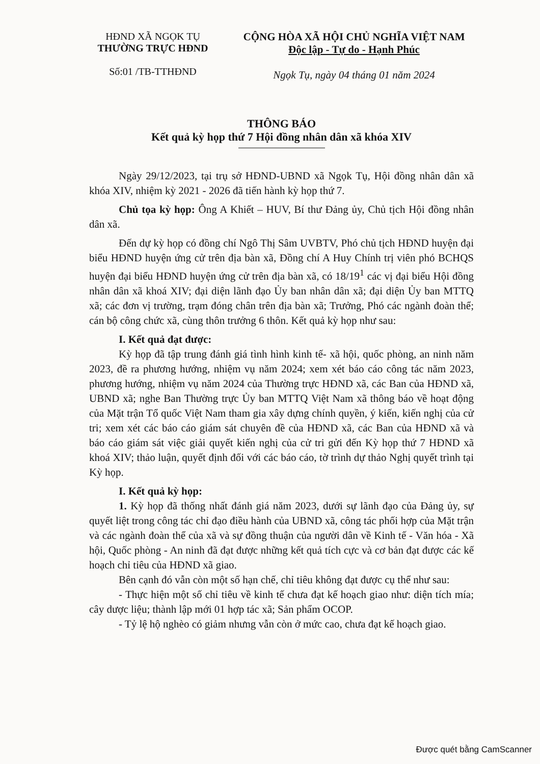HĐND XÃ NGỌK TỤ
THƯỜNG TRỰC HĐND
Số:01 /TB-TTHĐND
CỘNG HÒA XÃ HỘI CHỦ NGHĨA VIỆT NAM
Độc lập - Tự do - Hạnh Phúc
Ngọk Tụ, ngày 04 tháng 01 năm 2024
THÔNG BÁO
Kết quả kỳ họp thứ 7 Hội đồng nhân dân xã khóa XIV
Ngày 29/12/2023, tại trụ sở HĐND-UBND xã Ngọk Tụ, Hội đồng nhân dân xã khóa XIV, nhiệm kỳ 2021 - 2026 đã tiến hành kỳ họp thứ 7.
Chủ tọa kỳ họp: Ông A Khiết – HUV, Bí thư Đảng ủy, Chủ tịch Hội đồng nhân dân xã.
Đến dự kỳ họp có đồng chí Ngô Thị Sâm UVBTV, Phó chủ tịch HĐND huyện đại biểu HĐND huyện ứng cử trên địa bàn xã, Đồng chí A Huy Chính trị viên phó BCHQS huyện đại biểu HĐND huyện ứng cử trên địa bàn xã, có 18/19<sup>1</sup> các vị đại biểu Hội đồng nhân dân xã khoá XIV; đại diện lãnh đạo Ủy ban nhân dân xã; đại diện Ủy ban MTTQ xã; các đơn vị trường, trạm đóng chân trên địa bàn xã; Trưởng, Phó các ngành đoàn thể; cán bộ công chức xã, cùng thôn trưởng 6 thôn. Kết quả kỳ họp như sau:
I. Kết quả đạt được:
Kỳ họp đã tập trung đánh giá tình hình kinh tế- xã hội, quốc phòng, an ninh năm 2023, đề ra phương hướng, nhiệm vụ năm 2024; xem xét báo cáo công tác năm 2023, phương hướng, nhiệm vụ năm 2024 của Thường trực HĐND xã, các Ban của HĐND xã, UBND xã; nghe Ban Thường trực Ủy ban MTTQ Việt Nam xã thông báo về hoạt động của Mặt trận Tổ quốc Việt Nam tham gia xây dựng chính quyền, ý kiến, kiến nghị của cử tri; xem xét các báo cáo giám sát chuyên đề của HĐND xã, các Ban của HĐND xã và báo cáo giám sát việc giải quyết kiến nghị của cử tri gửi đến Kỳ họp thứ 7 HĐND xã khoá XIV; thảo luận, quyết định đối với các báo cáo, tờ trình dự thảo Nghị quyết trình tại Kỳ họp.
I. Kết quả kỳ họp:
1. Kỳ họp đã thống nhất đánh giá năm 2023, dưới sự lãnh đạo của Đảng ủy, sự quyết liệt trong công tác chỉ đạo điều hành của UBND xã, công tác phối hợp của Mặt trận và các ngành đoàn thể của xã và sự đồng thuận của người dân về Kinh tế - Văn hóa - Xã hội, Quốc phòng - An ninh đã đạt được những kết quả tích cực và cơ bản đạt được các kế hoạch chỉ tiêu của HĐND xã giao.
Bên cạnh đó vẫn còn một số hạn chế, chỉ tiêu không đạt được cụ thể như sau:
- Thực hiện một số chỉ tiêu về kinh tế chưa đạt kế hoạch giao như: diện tích mía; cây dược liệu; thành lập mới 01 hợp tác xã; Sản phẩm OCOP.
- Tỷ lệ hộ nghèo có giảm nhưng vẫn còn ở mức cao, chưa đạt kế hoạch giao.
Được quét bằng CamScanner